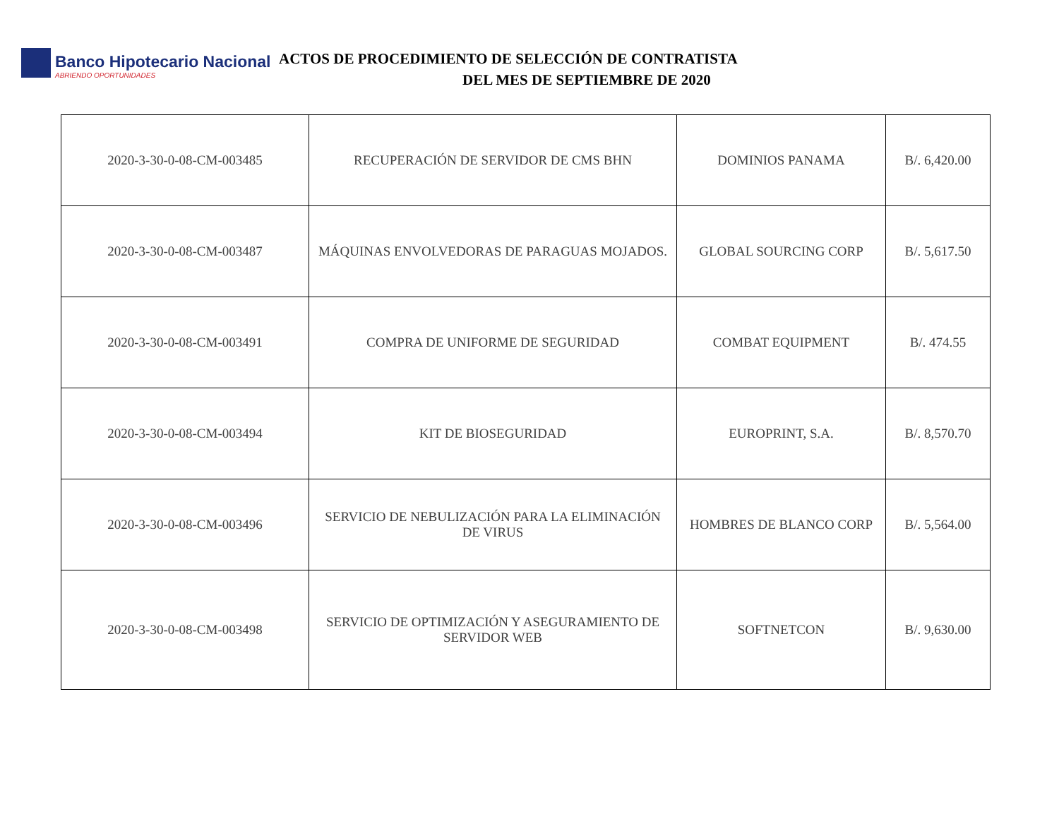Banco Hipotecario Nacional
ABRIENDO OPORTUNIDADES
ACTOS DE PROCEDIMIENTO DE SELECCIÓN DE CONTRATISTA
DEL MES DE SEPTIEMBRE DE 2020
| 2020-3-30-0-08-CM-003485 | RECUPERACIÓN DE SERVIDOR DE CMS BHN | DOMINIOS PANAMA | B/. 6,420.00 |
| 2020-3-30-0-08-CM-003487 | MÁQUINAS ENVOLVEDORAS DE PARAGUAS MOJADOS. | GLOBAL SOURCING CORP | B/. 5,617.50 |
| 2020-3-30-0-08-CM-003491 | COMPRA DE UNIFORME DE SEGURIDAD | COMBAT EQUIPMENT | B/. 474.55 |
| 2020-3-30-0-08-CM-003494 | KIT DE BIOSEGURIDAD | EUROPRINT, S.A. | B/. 8,570.70 |
| 2020-3-30-0-08-CM-003496 | SERVICIO DE NEBULIZACIÓN PARA LA ELIMINACIÓN DE VIRUS | HOMBRES DE BLANCO CORP | B/. 5,564.00 |
| 2020-3-30-0-08-CM-003498 | SERVICIO DE OPTIMIZACIÓN Y ASEGURAMIENTO DE SERVIDOR WEB | SOFTNETCON | B/. 9,630.00 |